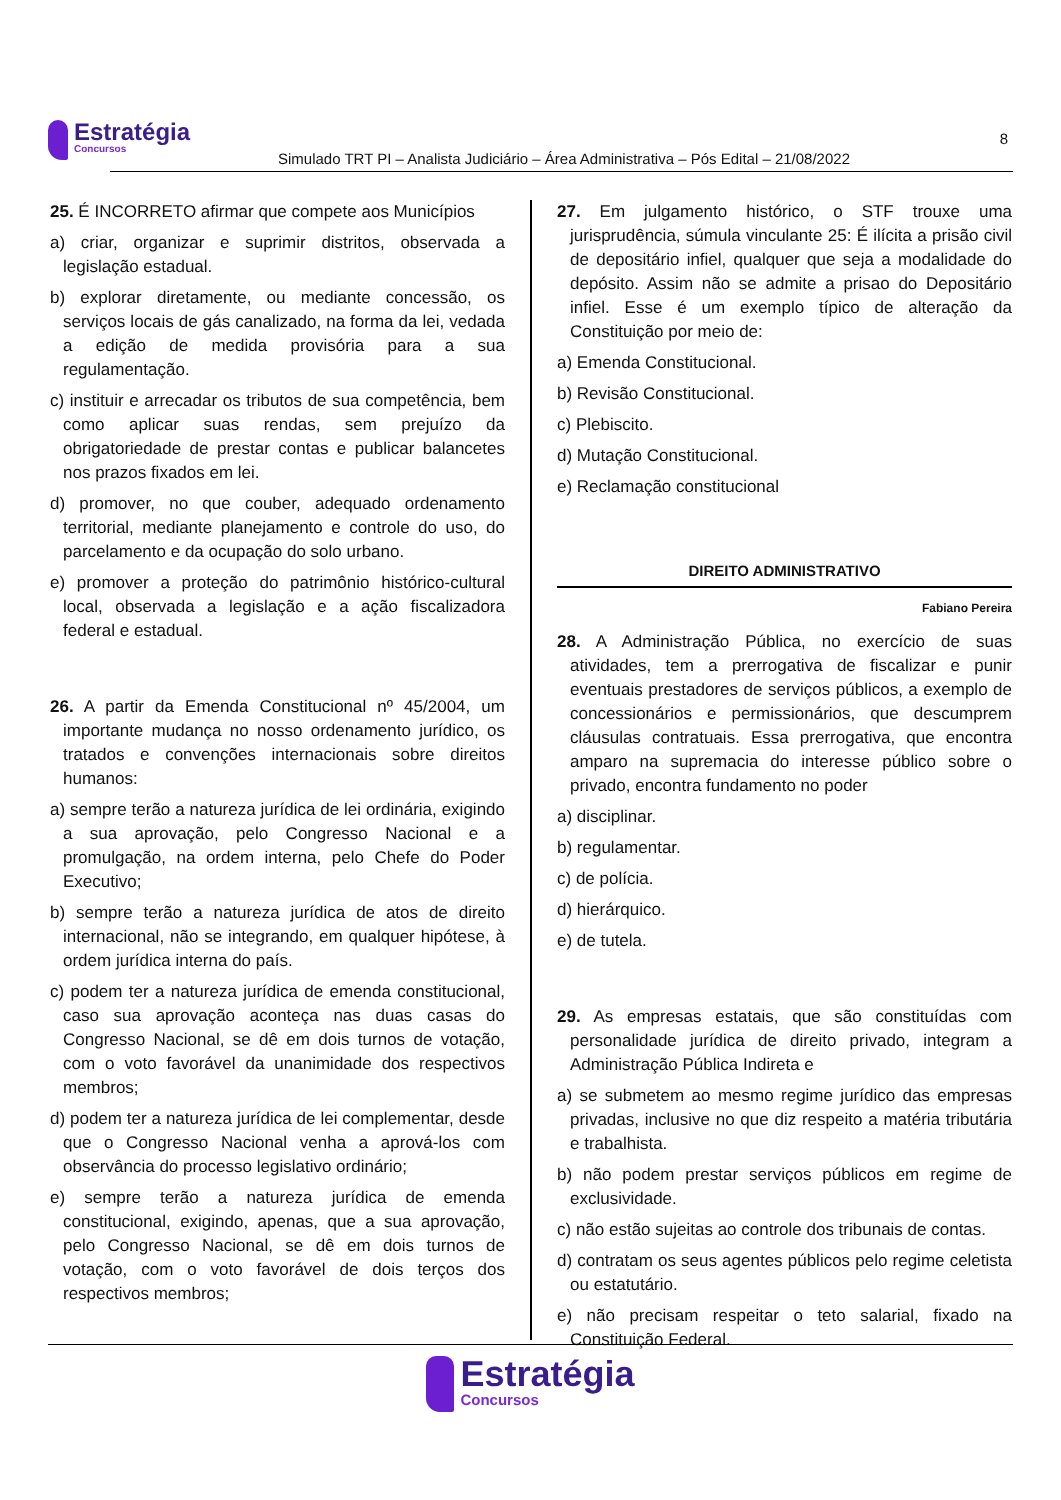Estratégia Concursos
Simulado TRT PI – Analista Judiciário – Área Administrativa – Pós Edital – 21/08/2022
8
25. É INCORRETO afirmar que compete aos Municípios
a) criar, organizar e suprimir distritos, observada a legislação estadual.
b) explorar diretamente, ou mediante concessão, os serviços locais de gás canalizado, na forma da lei, vedada a edição de medida provisória para a sua regulamentação.
c) instituir e arrecadar os tributos de sua competência, bem como aplicar suas rendas, sem prejuízo da obrigatoriedade de prestar contas e publicar balancetes nos prazos fixados em lei.
d) promover, no que couber, adequado ordenamento territorial, mediante planejamento e controle do uso, do parcelamento e da ocupação do solo urbano.
e) promover a proteção do patrimônio histórico-cultural local, observada a legislação e a ação fiscalizadora federal e estadual.
26. A partir da Emenda Constitucional nº 45/2004, um importante mudança no nosso ordenamento jurídico, os tratados e convenções internacionais sobre direitos humanos:
a) sempre terão a natureza jurídica de lei ordinária, exigindo a sua aprovação, pelo Congresso Nacional e a promulgação, na ordem interna, pelo Chefe do Poder Executivo;
b) sempre terão a natureza jurídica de atos de direito internacional, não se integrando, em qualquer hipótese, à ordem jurídica interna do país.
c) podem ter a natureza jurídica de emenda constitucional, caso sua aprovação aconteça nas duas casas do Congresso Nacional, se dê em dois turnos de votação, com o voto favorável da unanimidade dos respectivos membros;
d) podem ter a natureza jurídica de lei complementar, desde que o Congresso Nacional venha a aprová-los com observância do processo legislativo ordinário;
e) sempre terão a natureza jurídica de emenda constitucional, exigindo, apenas, que a sua aprovação, pelo Congresso Nacional, se dê em dois turnos de votação, com o voto favorável de dois terços dos respectivos membros;
27. Em julgamento histórico, o STF trouxe uma jurisprudência, súmula vinculante 25: É ilícita a prisão civil de depositário infiel, qualquer que seja a modalidade do depósito. Assim não se admite a prisao do Depositário infiel. Esse é um exemplo típico de alteração da Constituição por meio de:
a) Emenda Constitucional.
b) Revisão Constitucional.
c) Plebiscito.
d) Mutação Constitucional.
e) Reclamação constitucional
DIREITO ADMINISTRATIVO
Fabiano Pereira
28. A Administração Pública, no exercício de suas atividades, tem a prerrogativa de fiscalizar e punir eventuais prestadores de serviços públicos, a exemplo de concessionários e permissionários, que descumprem cláusulas contratuais. Essa prerrogativa, que encontra amparo na supremacia do interesse público sobre o privado, encontra fundamento no poder
a) disciplinar.
b) regulamentar.
c) de polícia.
d) hierárquico.
e) de tutela.
29. As empresas estatais, que são constituídas com personalidade jurídica de direito privado, integram a Administração Pública Indireta e
a) se submetem ao mesmo regime jurídico das empresas privadas, inclusive no que diz respeito a matéria tributária e trabalhista.
b) não podem prestar serviços públicos em regime de exclusividade.
c) não estão sujeitas ao controle dos tribunais de contas.
d) contratam os seus agentes públicos pelo regime celetista ou estatutário.
e) não precisam respeitar o teto salarial, fixado na Constituição Federal.
Estratégia Concursos